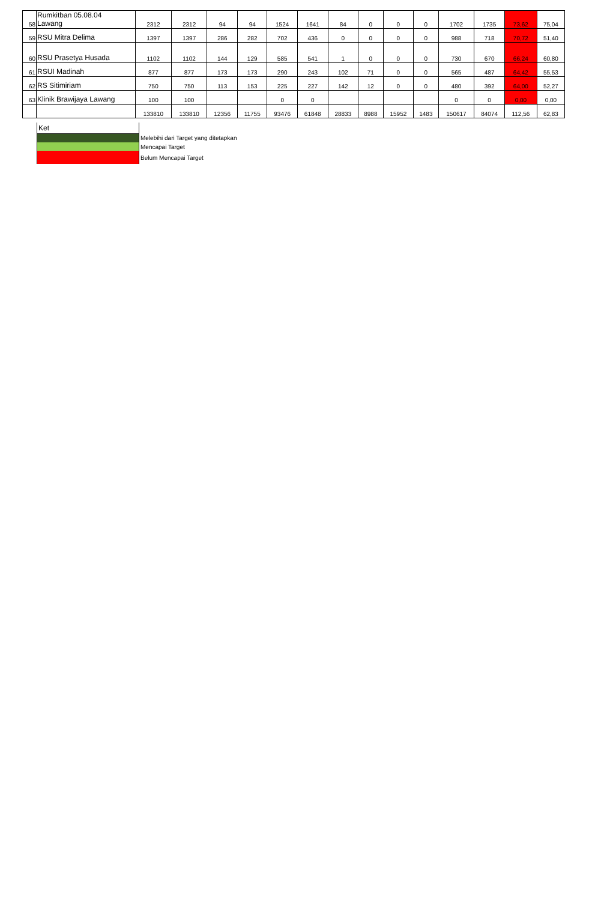| 58 | Rumkitban 05.08.04 Lawang | 2312 | 2312 | 94 | 94 | 1524 | 1641 | 84 | 0 | 0 | 0 | 1702 | 1735 | 73,62 | 75,04 |
| 59 | RSU Mitra Delima | 1397 | 1397 | 286 | 282 | 702 | 436 | 0 | 0 | 0 | 0 | 988 | 718 | 70,72 | 51,40 |
| 60 | RSU Prasetya Husada | 1102 | 1102 | 144 | 129 | 585 | 541 | 1 | 0 | 0 | 0 | 730 | 670 | 66,24 | 60,80 |
| 61 | RSUI Madinah | 877 | 877 | 173 | 173 | 290 | 243 | 102 | 71 | 0 | 0 | 565 | 487 | 64,42 | 55,53 |
| 62 | RS Sitimiriam | 750 | 750 | 113 | 153 | 225 | 227 | 142 | 12 | 0 | 0 | 480 | 392 | 64,00 | 52,27 |
| 63 | Klinik Brawijaya Lawang | 100 | 100 | | | 0 | 0 | | | | | 0 | 0 | 0,00 | 0,00 |
| | | 133810 | 133810 | 12356 | 11755 | 93476 | 61848 | 28833 | 8988 | 15952 | 1483 | 150617 | 84074 | 112,56 | 62,83 |
| Ket | |
| | Melebihi dari Target yang ditetapkan |
| | Mencapai Target |
| | Belum Mencapai Target |